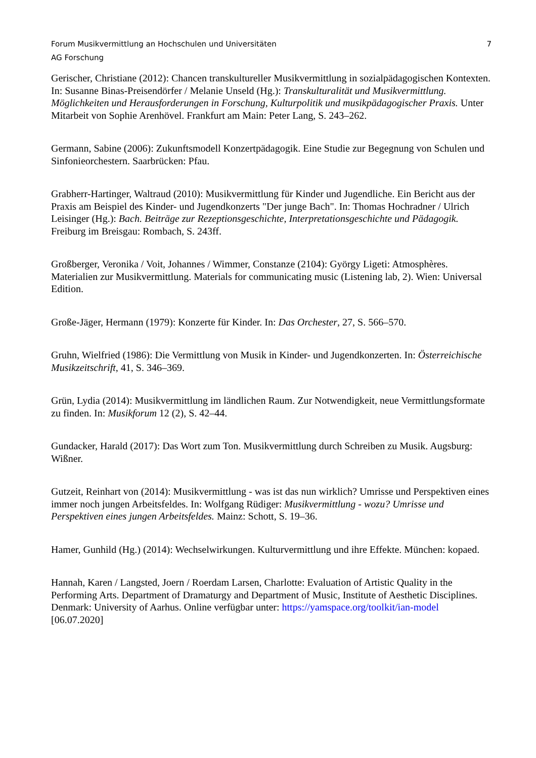Forum Musikvermittlung an Hochschulen und Universitäten
AG Forschung
7
Gerischer, Christiane (2012): Chancen transkultureller Musikvermittlung in sozialpädagogischen Kontexten. In: Susanne Binas-Preisendörfer / Melanie Unseld (Hg.): Transkulturalität und Musikvermittlung. Möglichkeiten und Herausforderungen in Forschung, Kulturpolitik und musikpädagogischer Praxis. Unter Mitarbeit von Sophie Arenhövel. Frankfurt am Main: Peter Lang, S. 243–262.
Germann, Sabine (2006): Zukunftsmodell Konzertpädagogik. Eine Studie zur Begegnung von Schulen und Sinfonieorchestern. Saarbrücken: Pfau.
Grabherr-Hartinger, Waltraud (2010): Musikvermittlung für Kinder und Jugendliche. Ein Bericht aus der Praxis am Beispiel des Kinder- und Jugendkonzerts "Der junge Bach". In: Thomas Hochradner / Ulrich Leisinger (Hg.): Bach. Beiträge zur Rezeptionsgeschichte, Interpretationsgeschichte und Pädagogik. Freiburg im Breisgau: Rombach, S. 243ff.
Großberger, Veronika / Voit, Johannes / Wimmer, Constanze (2104): György Ligeti: Atmosphères. Materialien zur Musikvermittlung. Materials for communicating music (Listening lab, 2). Wien: Universal Edition.
Große-Jäger, Hermann (1979): Konzerte für Kinder. In: Das Orchester, 27, S. 566–570.
Gruhn, Wielfried (1986): Die Vermittlung von Musik in Kinder- und Jugendkonzerten. In: Österreichische Musikzeitschrift, 41, S. 346–369.
Grün, Lydia (2014): Musikvermittlung im ländlichen Raum. Zur Notwendigkeit, neue Vermittlungsformate zu finden. In: Musikforum 12 (2), S. 42–44.
Gundacker, Harald (2017): Das Wort zum Ton. Musikvermittlung durch Schreiben zu Musik. Augsburg: Wißner.
Gutzeit, Reinhart von (2014): Musikvermittlung - was ist das nun wirklich? Umrisse und Perspektiven eines immer noch jungen Arbeitsfeldes. In: Wolfgang Rüdiger: Musikvermittlung - wozu? Umrisse und Perspektiven eines jungen Arbeitsfeldes. Mainz: Schott, S. 19–36.
Hamer, Gunhild (Hg.) (2014): Wechselwirkungen. Kulturvermittlung und ihre Effekte. München: kopaed.
Hannah, Karen / Langsted, Joern / Roerdam Larsen, Charlotte: Evaluation of Artistic Quality in the Performing Arts. Department of Dramaturgy and Department of Music, Institute of Aesthetic Disciplines. Denmark: University of Aarhus. Online verfügbar unter: https://yamspace.org/toolkit/ian-model [06.07.2020]